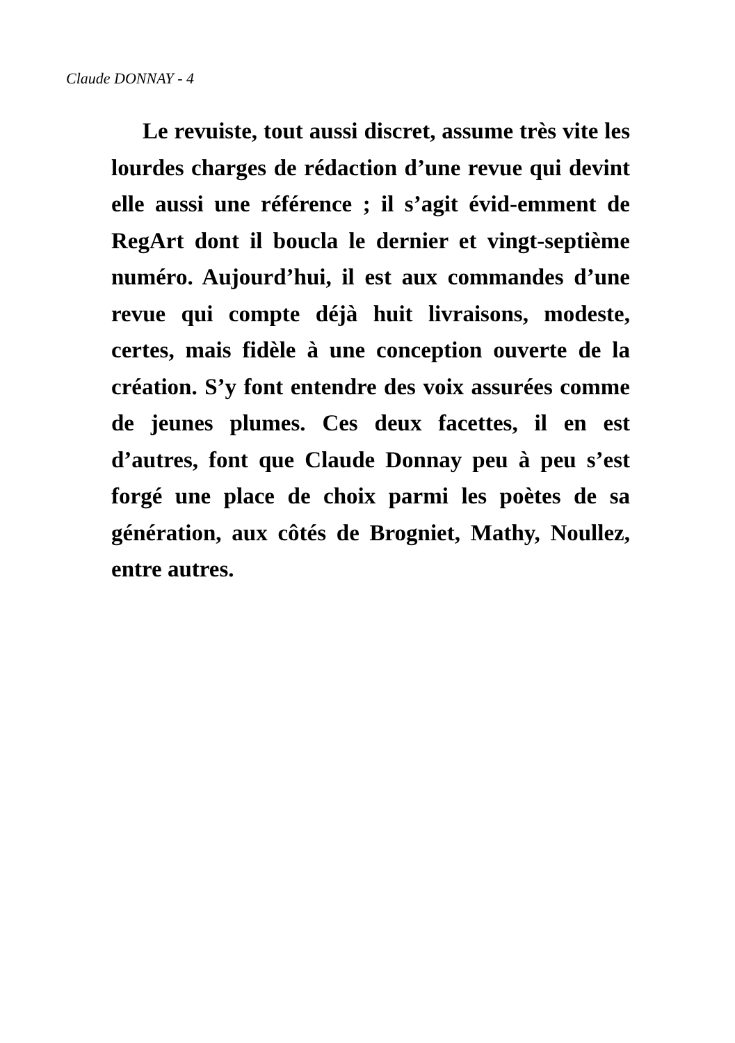Claude DONNAY - 4
Le revuiste, tout aussi discret, assume très vite les lourdes charges de rédaction d’une revue qui devint elle aussi une référence ; il s’agit évid-emment de RegArt dont il boucla le dernier et vingt-septième numéro. Aujourd’hui, il est aux commandes d’une revue qui compte déjà huit livraisons, modeste, certes, mais fidèle à une conception ouverte de la création. S’y font entendre des voix assurées comme de jeunes plumes. Ces deux facettes, il en est d’autres, font que Claude Donnay peu à peu s’est forgé une place de choix parmi les poètes de sa génération, aux côtés de Brogniet, Mathy, Noullez, entre autres.